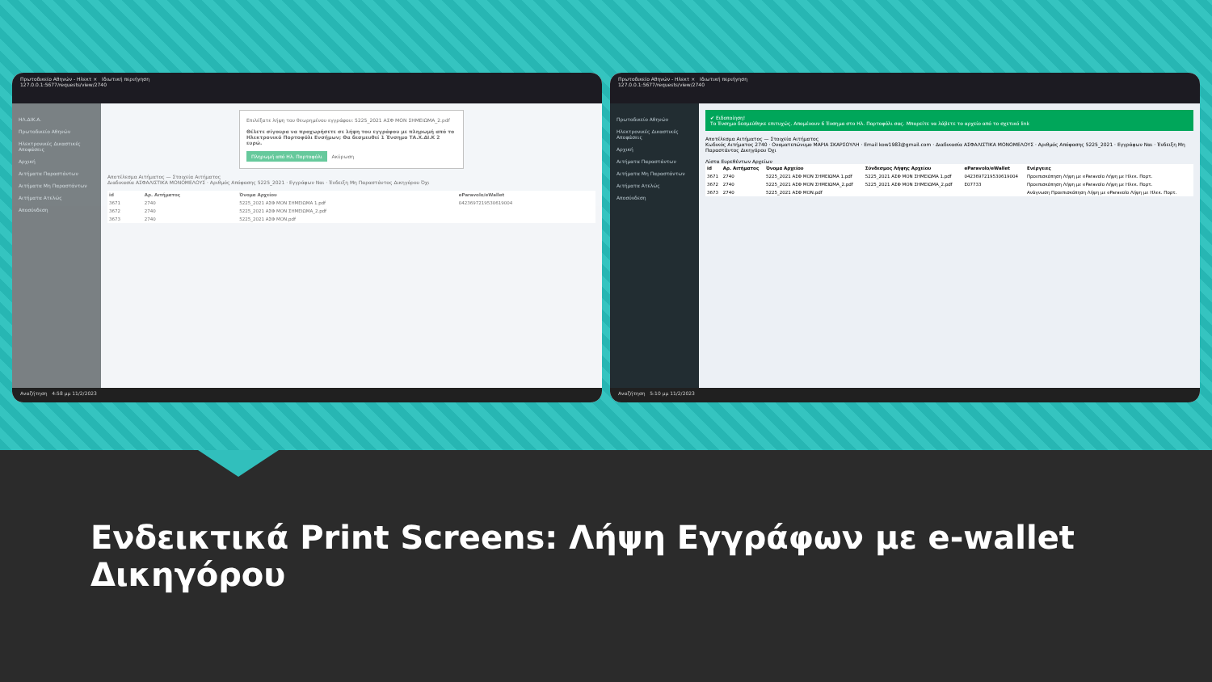Πρωτοδικείο Αθηνών - Ηλεκτ × Ιδιωτική περιήγηση
127.0.0.1:5677/requests/view/2740
ΗΛ.ΔΙΚ.Α.
Πρωτοδικείο Αθηνών
Ηλεκτρονικές Δικαστικές Αποφάσεις
Αρχική
Αιτήματα Παραστάντων
Αιτήματα Μη Παραστάντων
Αιτήματα Ατελώς
Αποσύνδεση
Επιλέξατε λήψη του θεωρημένου εγγράφου: 5225_2021 ΑΣΦ ΜΟΝ ΣΗΜΕΙΩΜΑ_2.pdf
Θέλετε σίγουρα να προχωρήσετε σε λήψη του εγγράφου με πληρωμή από το Ηλεκτρονικό Πορτοφόλι Ενσήμων; Θα δεσμευθεί 1 Ένσημο ΤΑ.Χ.ΔΙ.Κ 2 ευρώ.
Πληρωμή από Ηλ. Πορτοφόλι Ακύρωση
Αποτέλεσμα Αιτήματος — Στοιχεία Αιτήματος
Διαδικασία ΑΣΦΑΛΙΣΤΙΚΑ ΜΟΝΟΜΕΛΟΥΣ · Αριθμός Απόφασης 5225_2021 · Εγγράφων Ναι · Ένδειξη Μη Παραστάντος Δικηγόρου Όχι
| id | Αρ. Αιτήματος | Όνομα Αρχείου | eParavolo/eWallet |
| --- | --- | --- | --- |
| 3671 | 2740 | 5225_2021 ΑΣΦ ΜΟΝ ΣΗΜΕΙΩΜΑ 1.pdf | 0423697219530619004 |
| 3672 | 2740 | 5225_2021 ΑΣΦ ΜΟΝ ΣΗΜΕΙΩΜΑ_2.pdf | |
| 3673 | 2740 | 5225_2021 ΑΣΦ ΜΟΝ.pdf | |
Αναζήτηση 4:58 μμ 11/2/2023
Πρωτοδικείο Αθηνών - Ηλεκτ × Ιδιωτική περιήγηση
127.0.0.1:5677/requests/view/2740
Πρωτοδικείο Αθηνών
Ηλεκτρονικές Δικαστικές Αποφάσεις
Αρχική
Αιτήματα Παραστάντων
Αιτήματα Μη Παραστάντων
Αιτήματα Ατελώς
Αποσύνδεση
✔ Ειδοποίηση!
Το Ένσημο δεσμεύθηκε επιτυχώς. Απομένουν 6 Ένσημα στο Ηλ. Πορτοφόλι σας. Μπορείτε να λάβετε το αρχείο από το σχετικό link
Αποτέλεσμα Αιτήματος — Στοιχεία Αιτήματος
Κωδικός Αιτήματος 2740 · Ονοματεπώνυμο ΜΑΡΙΑ ΣΚΑΡΣΟΥΛΗ · Email kow1983@gmail.com · Διαδικασία ΑΣΦΑΛΙΣΤΙΚΑ ΜΟΝΟΜΕΛΟΥΣ · Αριθμός Απόφασης 5225_2021 · Εγγράφων Ναι · Ένδειξη Μη Παραστάντος Δικηγόρου Όχι
Λίστα Ευρεθέντων Αρχείων
| id | Αρ. Αιτήματος | Όνομα Αρχείου | Σύνδεσμος Λήψης Αρχείου | eParavolo/eWallet | Ενέργειες |
| --- | --- | --- | --- | --- | --- |
| 3671 | 2740 | 5225_2021 ΑΣΦ ΜΟΝ ΣΗΜΕΙΩΜΑ 1.pdf | 5225_2021 ΑΣΦ ΜΟΝ ΣΗΜΕΙΩΜΑ 1.pdf | 0423697219530619004 | Προεπισκόπηση Λήψη με eParavolo Λήψη με Ηλεκ. Πορτ. |
| 3672 | 2740 | 5225_2021 ΑΣΦ ΜΟΝ ΣΗΜΕΙΩΜΑ_2.pdf | 5225_2021 ΑΣΦ ΜΟΝ ΣΗΜΕΙΩΜΑ_2.pdf | E07733 | Προεπισκόπηση Λήψη με eParavolo Λήψη με Ηλεκ. Πορτ. |
| 3673 | 2740 | 5225_2021 ΑΣΦ ΜΟΝ.pdf | | | Ανάγνωση Προεπισκόπηση Λήψη με eParavolo Λήψη με Ηλεκ. Πορτ. |
Αναζήτηση 5:10 μμ 11/2/2023
Ενδεικτικά Print Screens: Λήψη Εγγράφων με e-wallet Δικηγόρου